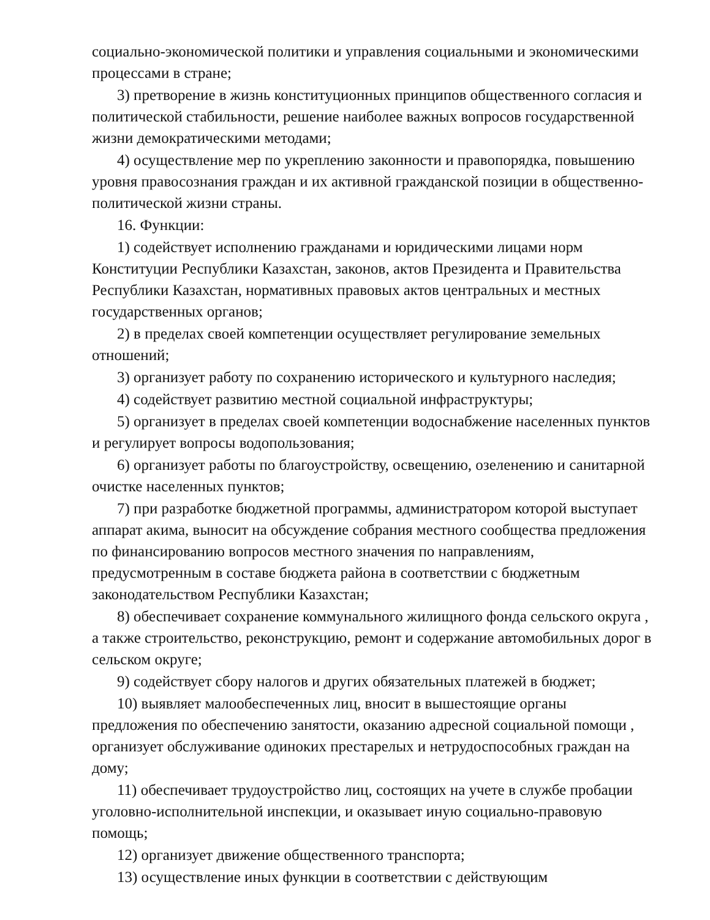социально-экономической политики и управления социальными и экономическими процессами в стране;
3) претворение в жизнь конституционных принципов общественного согласия и политической стабильности, решение наиболее важных вопросов государственной жизни демократическими методами;
4) осуществление мер по укреплению законности и правопорядка, повышению уровня правосознания граждан и их активной гражданской позиции в общественно-политической жизни страны.
16. Функции:
1) содействует исполнению гражданами и юридическими лицами норм Конституции Республики Казахстан, законов, актов Президента и Правительства Республики Казахстан, нормативных правовых актов центральных и местных государственных органов;
2) в пределах своей компетенции осуществляет регулирование земельных отношений;
3) организует работу по сохранению исторического и культурного наследия;
4) содействует развитию местной социальной инфраструктуры;
5) организует в пределах своей компетенции водоснабжение населенных пунктов и регулирует вопросы водопользования;
6) организует работы по благоустройству, освещению, озеленению и санитарной очистке населенных пунктов;
7) при разработке бюджетной программы, администратором которой выступает аппарат акима, выносит на обсуждение собрания местного сообщества предложения по финансированию вопросов местного значения по направлениям, предусмотренным в составе бюджета района в соответствии с бюджетным законодательством Республики Казахстан;
8) обеспечивает сохранение коммунального жилищного фонда сельского округа , а также строительство, реконструкцию, ремонт и содержание автомобильных дорог в сельском округе;
9) содействует сбору налогов и других обязательных платежей в бюджет;
10) выявляет малообеспеченных лиц, вносит в вышестоящие органы предложения по обеспечению занятости, оказанию адресной социальной помощи , организует обслуживание одиноких престарелых и нетрудоспособных граждан на дому;
11) обеспечивает трудоустройство лиц, состоящих на учете в службе пробации уголовно-исполнительной инспекции, и оказывает иную социально-правовую помощь;
12) организует движение общественного транспорта;
13) осуществление иных функции в соответствии с действующим